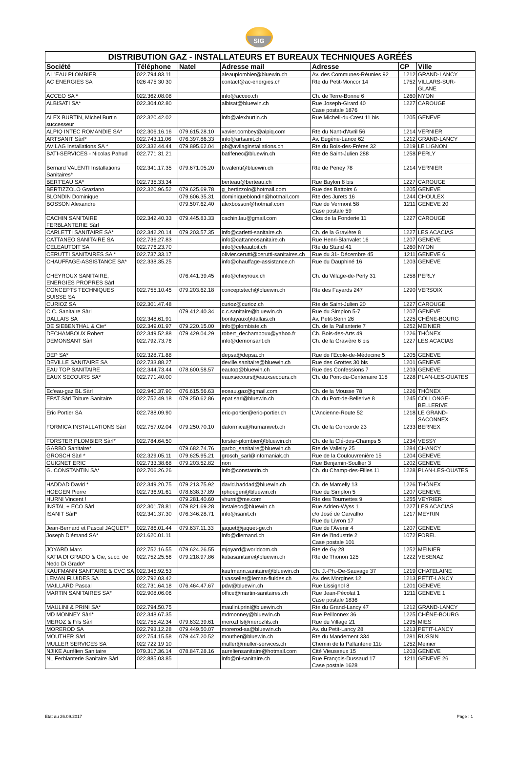SIG
| DISTRIBUTION GAZ - INSTALLATEURS ET BUREAUX TECHNIQUES AGRÉÉS | | | | | | |
| --- | --- | --- | --- | --- | --- | --- |
| Société | Téléphone | Natel | Adresse mail | Adresse | CP | Ville |
| A L'EAU PLOMBIER | 022.794.83.11 | | aleauplombier@bluewin.ch | Av. des Communes-Réunies 92 | 1212 | GRAND-LANCY |
| AC ENERGIES SA | 026 475 30 30 | | contact@ac-energies.ch | Rte du Petit-Moncor 14 | 1752 | VILLARS-SUR-GLANE |
| ACCEO SA * | 022.362.08.08 | | info@acceo.ch | Ch. de Terre-Bonne 6 | 1260 | NYON |
| ALBISATI SA* | 022.304.02.80 | | albisat@bluewin.ch | Rue Joseph-Girard 40 Case postale 1876 | 1227 | CAROUGE |
| ALEX BURTIN, Michel Burtin successeur | 022.320.42.02 | | info@alexburtin.ch | Rue Micheli-du-Crest 11 bis | 1205 | GENEVE |
| ALPIQ INTEC ROMANDIE SA* | 022.306.16.16 | 079.615.28.10 | xavier.combey@alpiq.com | Rte du Nant-d'Avril 56 | 1214 | VERNIER |
| ARTSANIT Sàrl* | 022.743.11.06 | 076.397.86.33 | info@artsanit.ch | Av. Eugène-Lance 62 | 1212 | GRAND-LANCY |
| AVILAG Installations SA * | 022.332.44.44 | 079.895.62.04 | pb@avilaginstallations.ch | Rte du Bois-des-Frères 32 | 1219 | LE LIGNON |
| BATI-SERVICES - Nicolas Pahud | 022.771 31 21 | | batifenec@bluewin.ch | Rte de Saint-Julien 288 | 1258 | PERLY |
| Bernard VALENTI Installations Sanitaires* | 022.341.17.35 | 079.671.05.20 | b.valenti@bluewin.ch | Rte de Peney 78 | 1214 | VERNIER |
| BERT'EAU SA* | 022.735.33.34 | | berteau@berteau.ch | Rue Baylon 8 bis | 1227 | CAROUGE |
| BERTIZZOLO Graziano | 022.320.96.52 | 079.625.69.78 | g_bertizzolo@hotmail.com | Rue des Battoirs 6 | 1205 | GENEVE |
| BLONDIN Dominique | | 079.606.35.31 | dominiqueblondin@hotmail.com | Rte des Jurets 16 | 1244 | CHOULEX |
| BOSSON Alexandre | | 079.507.62.40 | alexbosson@hotmail.com | Rue de Vermont 58 Case postale 59 | 1211 | GENEVE 20 |
| CACHIN SANITAIRE FERBLANTERIE Sàrl | 022.342.40.33 | 079.445.83.33 | cachin.lau@gmail.com | Clos de la Fonderie 11 | 1227 | CAROUGE |
| CARLETTI SANITAIRE SA* | 022.342.20.14 | 079.203.57.35 | info@carletti-sanitaire.ch | Ch. de la Gravière 8 | 1227 | LES ACACIAS |
| CATTANEO SANITAIRE SA | 022.736.27.83 | | info@cattaneosanitaire.ch | Rue Henri-Blanvalet 16 | 1207 | GENEVE |
| CELEAUTOIT SA | 022.776.23.70 | | info@celeautoit.ch | Rte du Stand 41 | 1260 | NYON |
| CERUTTI SANITAIRES SA * | 022.737.33.17 | | olivier.cerutti@cerutti-sanitaires.ch | Rue du 31- Décembre 45 | 1211 | GENEVE 6 |
| CHAUFFAGE-ASSISTANCE SA* | 022.338.35.25 | | info@chauffage-assistance.ch | Rue du Dauphiné 16 | 1203 | GENEVE |
| CHEYROUX SANITAIRE, ENERGIES PROPRES Sàrl | | 076.441.39.45 | info@cheyroux.ch | Ch. du Village-de-Perly 31 | 1258 | PERLY |
| CONCEPTS TECHNIQUES SUISSE SA | 022.755.10.45 | 079.203.62.18 | conceptstech@bluewin.ch | Rte des Fayards 247 | 1290 | VERSOIX |
| CURIOZ SA | 022.301.47.48 | | curioz@curioz.ch | Rte de Saint-Julien 20 | 1227 | CAROUGE |
| C.C. Sanitaire Sàrl | | 079.412.40.34 | c.c.sanitaire@bluewin.ch | Rue du Simplon 5-7 | 1207 | GENEVE |
| DALLAIS SA | 022.348.61.91 | | bontuyaux@dallais.ch | Av. Petit-Senn 26 | 1225 | CHÊNE-BOURG |
| DE SIEBENTHAL & Cie* | 022.349.01.97 | 079.220.15.00 | info@plombiste.ch | Ch. de la Pallanterie 7 | 1252 | MEINIER |
| DECHAMBOUX Robert | 022.349.52.88 | 079.429.04.29 | robert_dechamboux@yahoo.fr | Ch. Bois-des-Arts 49 | 1226 | THÔNEX |
| DEMONSANT Sàrl | 022.792.73.76 | | info@demonsant.ch | Ch. de la Gravière 6 bis | 1227 | LES ACACIAS |
| DEP SA* | 022.328.71.88 | | depsa@depsa.ch | Rue de l'Ecole-de-Médecine 5 | 1205 | GENEVE |
| DEVILLE SANITAIRE SA | 022.733.88.27 | | deville.sanitaire@bluewin.ch | Rue des Grottes 30 bis | 1201 | GENEVE |
| EAU TOP SANITAIRE | 022.344.73.44 | 078.600.58.57 | eautop@bluewin.ch | Rue des Confessions 7 | 1203 | GENEVE |
| EAUX SECOURS SA* | 022.771.40.00 | | eauxsecours@eauxsecours.ch | Ch. du Pont-du-Centenaire 118 | 1228 | PLAN-LES-OUATES |
| Ec'eau-gaz BL Sàrl | 022.940.37.90 | 076.615.56.63 | eceau.gaz@gmail.com | Ch. de la Mousse 78 | 1226 | THÔNEX |
| EPAT Sàrl Toiture Sanitaire | 022.752.49.18 | 079.250.62.86 | epat.sarl@bluewin.ch | Ch. du Port-de-Bellerive 8 | 1245 | COLLONGE-BELLERIVE |
| Eric Portier SA | 022.788.09.90 | | eric-portier@eric-portier.ch | L'Ancienne-Route 52 | 1218 | LE GRAND-SACONNEX |
| FORMICA INSTALLATIONS Sàrl | 022.757.02.04 | 079.250.70.10 | daformica@humanweb.ch | Ch. de la Concorde 23 | 1233 | BERNEX |
| FORSTER PLOMBIER Sàrl* | 022.784.64.50 | | forster-plombier@bluewin.ch | Ch. de la Clé-des-Champs 5 | 1234 | VESSY |
| GARBO Sanitaire* | | 079.682.74.76 | garbo_sanitaire@bluewin.ch | Rte de Valleiry 25 | 1284 | CHANCY |
| GROSCH Sàrl * | 022.329.05.11 | 079.625.95.21 | grosch_sarl@infomaniak.ch | Rue de la Coulouvrenière 15 | 1204 | GENEVE |
| GUIGNET ERIC | 022.733.38.68 | 079.203.52.82 | non | Rue Benjamin-Soullier 3 | 1202 | GENEVE |
| G. CONSTANTIN SA* | 022.706.26.26 | | info@constantin.ch | Ch. du Champ-des-Filles 11 | 1228 | PLAN-LES-OUATES |
| HADDAD David * | 022.349.20.75 | 079.213.75.92 | david.haddad@bluewin.ch | Ch. de Marcelly 13 | 1226 | THÔNEX |
| HOEGEN Pierre | 022.736.91.61 | 078.638.37.89 | rphoegen@bluewin.ch | Rue du Simplon 5 | 1207 | GENEVE |
| HURNI Vincent ! | | 079.281.40.60 | vhurni@me.com | Rte des Tournettes 9 | 1255 | VEYRIER |
| INSTAL + ECO Sàrl | 022.301.78.81 | 079.821.69.28 | instaleco@bluewin.ch | Rue Adrien-Wyss 1 | 1227 | LES ACACIAS |
| ISANIT Sàrl* | 022.341.37.30 | 076.346.28.71 | info@isanit.ch | c/o José de Carvalho Rue du Livron 17 | 1217 | MEYRIN |
| Jean-Bernard et Pascal JAQUET* | 022.786.01.44 | 079.637.11.33 | jaquet@jaquet-ge.ch | Rue de l'Avenir 4 | 1207 | GENEVE |
| Joseph Diémand SA* | 021.620.01.11 | | info@diemand.ch | Rte de l'Industrie 2 Case postale 101 | 1072 | FOREL |
| JOYARD Marc | 022.752.16.55 | 079.624.26.55 | mjoyard@worldcom.ch | Rte de Gy 28 | 1252 | MEINIER |
| KATIA DI GRADO & Cie, succ. de Nedo Di Grado* | 022.752.25.56 | 079.218.97.86 | katiasanitaire@bluewin.ch | Rte de Thonon 125 | 1222 | VESENAZ |
| KAUFMANN SANITAIRE & CVC SA | 022.345.92.53 | | kaufmann.sanitaire@bluewin.ch | Ch. J.-Ph.-De-Sauvage 37 | 1219 | CHATELAINE |
| LEMAN FLUIDES SA | 022.792.03.42 | | f.vasselier@leman-fluides.ch | Av. des Morgines 12 | 1213 | PETIT-LANCY |
| MAILLARD Pascal | 022.731.64.18 | 076.464.47.67 | pdw@bluewin.ch | Rue Lissignol 8 | 1201 | GENEVE |
| MARTIN SANITAIRES SA* | 022.908.06.06 | | office@martin-sanitaires.ch | Rue Jean-Pécolat 1 Case postale 1836 | 1211 | GENEVE 1 |
| MAULINI & PRINI SA* | 022.794.50.75 | | maulini.prini@bluewin.ch | Rte du Grand-Lancy 47 | 1212 | GRAND-LANCY |
| MD MONNEY Sàrl* | 022.348.67.35 | | mdmonney@bluewin.ch | Rue Peillonnex 36 | 1225 | CHÊNE-BOURG |
| MEROZ & Fils Sàrl | 022.755.42.34 | 079.632.39.61 | merozfils@merozfils.ch | Rue du Village 21 | 1295 | MIES |
| MOREROD SA | 022.793.12.28 | 079.449.50.07 | morerod-sa@bluewin.ch | Av. du Petit-Lancy 28 | 1213 | PETIT-LANCY |
| MOUTHER Sàrl | 022.754.15.58 | 079.447.20.52 | mouther@bluewin.ch | Rte du Mandement 334 | 1281 | RUSSIN |
| MULLER SERVICES SA | 022 722 19 10 | | muller@muller-services.ch | Chemin de la Pallanterie 11b | 1252 | Meinier |
| NJIKE Aurélien Sanitaire | 079.317.36.14 | 078.847.28.16 | aureliensanitaire@hotmail.com | Cité Vieusseux 15 | 1203 | GENEVE |
| NL Ferblanterie Sanitaire Sàrl | 022.885.03.85 | | info@nl-sanitaire.ch | Rue François-Dussaud 17 Case postale 1628 | 1211 | GENEVE 26 |
Etat au 26.09.2017 Page : 1